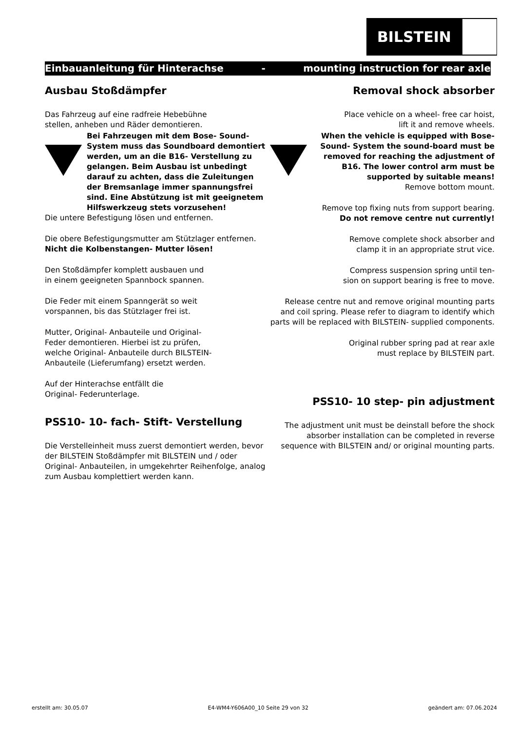BILSTEIN
Einbauanleitung für Hinterachse - mounting instruction for rear axle
Ausbau Stoßdämpfer
Das Fahrzeug auf eine radfreie Hebebühne
stellen, anheben und Räder demontieren.
Bei Fahrzeugen mit dem Bose- Sound-System muss das Soundboard demontiert werden, um an die B16- Verstellung zu gelangen. Beim Ausbau ist unbedingt darauf zu achten, dass die Zuleitungen der Bremsanlage immer spannungsfrei sind. Eine Abstützung ist mit geeignetem Hilfswerkzeug stets vorzusehen!
Die untere Befestigung lösen und entfernen.
Die obere Befestigungsmutter am Stützlager entfernen.
Nicht die Kolbenstangen- Mutter lösen!
Den Stoßdämpfer komplett ausbauen und
in einem geeigneten Spannbock spannen.
Die Feder mit einem Spanngerät so weit
vorspannen, bis das Stützlager frei ist.
Mutter, Original- Anbauteile und Original-
Feder demontieren. Hierbei ist zu prüfen,
welche Original- Anbauteile durch BILSTEIN-
Anbauteile (Lieferumfang) ersetzt werden.
Auf der Hinterachse entfällt die
Original- Federunterlage.
PSS10- 10- fach- Stift- Verstellung
Die Verstelleinheit muss zuerst demontiert werden, bevor der BILSTEIN Stoßdämpfer mit BILSTEIN und / oder Original- Anbauteilen, in umgekehrter Reihenfolge, analog zum Ausbau komplettiert werden kann.
Removal shock absorber
Place vehicle on a wheel- free car hoist,
lift it and remove wheels.
When the vehicle is equipped with Bose- Sound- System the sound-board must be removed for reaching the adjustment of B16. The lower control arm must be supported by suitable means!
Remove bottom mount.
Remove top fixing nuts from support bearing.
Do not remove centre nut currently!
Remove complete shock absorber and
clamp it in an appropriate strut vice.
Compress suspension spring until ten-
sion on support bearing is free to move.
Release centre nut and remove original mounting parts and coil spring. Please refer to diagram to identify which parts will be replaced with BILSTEIN- supplied components.
Original rubber spring pad at rear axle
must replace by BILSTEIN part.
PSS10- 10 step- pin adjustment
The adjustment unit must be deinstall before the shock absorber installation can be completed in reverse sequence with BILSTEIN and/ or original mounting parts.
erstellt am: 30.05.07 E4-WM4-Y606A00_10 Seite 29 von 32 geändert am: 07.06.2024